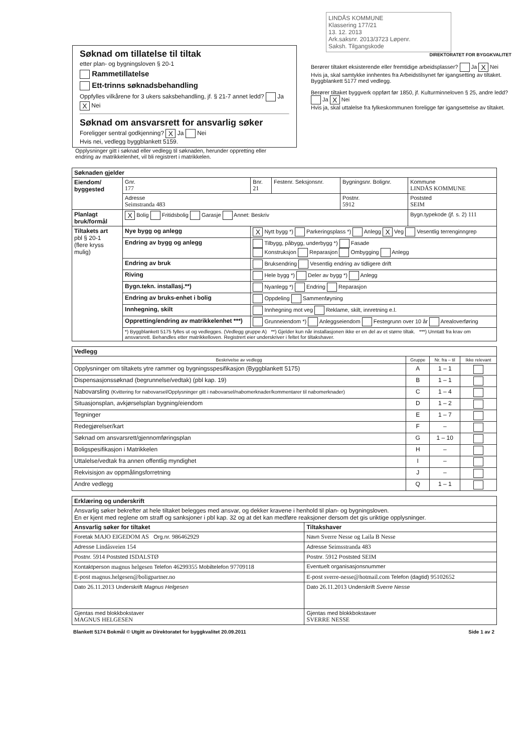Søknad om tillatelse til tiltak
etter plan- og bygningsloven § 20-1
Rammetillatelse
Ett-trinns søknadsbehandling
Oppfylles vilkårene for 3 ukers saksbehandling, jf. § 21-7 annet ledd? Ja X Nei
Søknad om ansvarsrett for ansvarlig søker
Foreligger sentral godkjenning? X Ja Nei
Hvis nei, vedlegg byggblankett 5159.
LINDÅS KOMMUNE
Klassering 177/21
13. 12. 2013
Ark.saksnr. 2013/3723 Løpenr.
Saksh. Tilgangskode
DIREKTORATET FOR BYGGKVALITET
Berører tiltaket eksisterende eller fremtidige arbeidsplasser? Ja X Nei
Hvis ja, skal samtykke innhentes fra Arbeidstilsynet før igangsetting av tiltaket. Byggblankett 5177 med vedlegg.
Berører tiltaket byggverk oppført før 1850, jf. Kulturminneloven § 25, andre ledd? Ja X Nei
Hvis ja, skal uttalelse fra fylkeskommunen foreligge før igangsettelse av tiltaket.
Opplysninger gitt i søknad eller vedlegg til søknaden, herunder oppretting eller endring av matrikkelenhet, vil bli registrert i matrikkelen.
| Søknaden gjelder | | | | | |
| --- | --- | --- | --- | --- | --- |
| Eiendom/ byggested | Gnr. 177 | Bnr. 21 | Festenr. Seksjonsnr. | Bygningsnr. Bolignr. | Kommune LINDÅS KOMMUNE |
| | Adresse Seimstranda 483 | | | Postnr. 5912 | Poststed SEIM |
| Planlagt bruk/formål | X Bolig Fritidsbolig Garasje Annet: Beskriv | | | | Bygn.typekode (jf. s. 2) 111 |
| Tiltakets art pbl § 20-1 (flere kryss mulig) | Nye bygg og anlegg | X Nytt bygg *) Parkeringsplass *) Anlegg X Veg Vesentlig terrenginngrep | | | |
| | Endring av bygg og anlegg | Tilbygg, påbygg, underbygg *) Fasade Konstruksjon Reparasjon Ombygging Anlegg | | | |
| | Endring av bruk | Bruksendring Vesentlig endring av tidligere drift | | | |
| | Riving | Hele bygg *) Deler av bygg *) Anlegg | | | |
| | Bygn.tekn. installasj.**) | Nyanlegg *) Endring Reparasjon | | | |
| | Endring av bruks-enhet i bolig | Oppdeling Sammenføyning | | | |
| | Innhegning, skilt | Innhegning mot veg Reklame, skilt, innretning e.l. | | | |
| | Oppretting/endring av matrikkelenhet ***) | Grunneiendom *) Anleggseiendom Festegrunn over 10 år Arealoverføring | | | |
| | *) Byggblankett 5175 fylles ut og vedlegges. (Vedlegg gruppe A) **) Gjelder kun når installasjonen ikke er en del av et større tiltak. ***) Unntatt fra krav om ansvarsrett. Behandles etter matrikkelloven. Registrert eier underskriver i feltet for tiltakshaver. | | | | |
| Vedlegg | | | |
| --- | --- | --- | --- |
| Beskrivelse av vedlegg | Gruppe | Nr. fra – til | Ikke relevant |
| Opplysninger om tiltakets ytre rammer og bygningsspesifikasjon (Byggblankett 5175) | A | 1 – 1 | |
| Dispensasjonssøknad (begrunnelse/vedtak) (pbl kap. 19) | B | 1 – 1 | |
| Nabovarsling (Kvittering for nabovarsel/Opplysninger gitt i nabovarsel/nabomerknader/kommentarer til nabomerknader) | C | 1 – 4 | |
| Situasjonsplan, avkjørselsplan bygning/eiendom | D | 1 – 2 | |
| Tegninger | E | 1 – 7 | |
| Redegjørelser/kart | F | – | |
| Søknad om ansvarsrett/gjennomføringsplan | G | 1 – 10 | |
| Boligspesifikasjon i Matrikkelen | H | – | |
| Uttalelse/vedtak fra annen offentlig myndighet | I | – | |
| Rekvisisjon av oppmålingsforretning | J | – | |
| Andre vedlegg | Q | 1 – 1 | |
| Erklæring og underskrift | |
| --- | --- |
| Ansvarlig søker bekrefter at hele tiltaket belegges med ansvar, og dekker kravene i henhold til plan- og bygningsloven. En er kjent med reglene om straff og sanksjoner i pbl kap. 32 og at det kan medføre reaksjoner dersom det gis uriktige opplysninger. | |
| Ansvarlig søker for tiltaket | Tiltakshaver |
| Foretak MAJO EIGEDOM AS Org.nr. 986462929 | Navn Sverre Nesse og Laila B Nesse |
| Adresse Lindåsveien 154 | Adresse Seimsstranda 483 |
| Postnr. 5914 Poststed ISDALSTØ | Postnr. 5912 Poststed SEIM |
| Kontaktperson magnus helgesen Telefon 46299355 Mobiltelefon 97709118 | Eventuelt organisasjonsnummer |
| E-post magnus.helgesen@boligpartner.no | E-post sverre-nesse@hotmail.com Telefon (dagtid) 95102652 |
| Dato 26.11.2013 Underskrift Magnus Helgesen | Dato 26.11.2013 Underskrift Sverre Nesse |
| Gjentas med blokkbokstaver MAGNUS HELGESEN | Gjentas med blokkbokstaver SVERRE NESSE |
Blankett 5174 Bokmål © Utgitt av Direktoratet for byggkvalitet 20.09.2011 Side 1 av 2